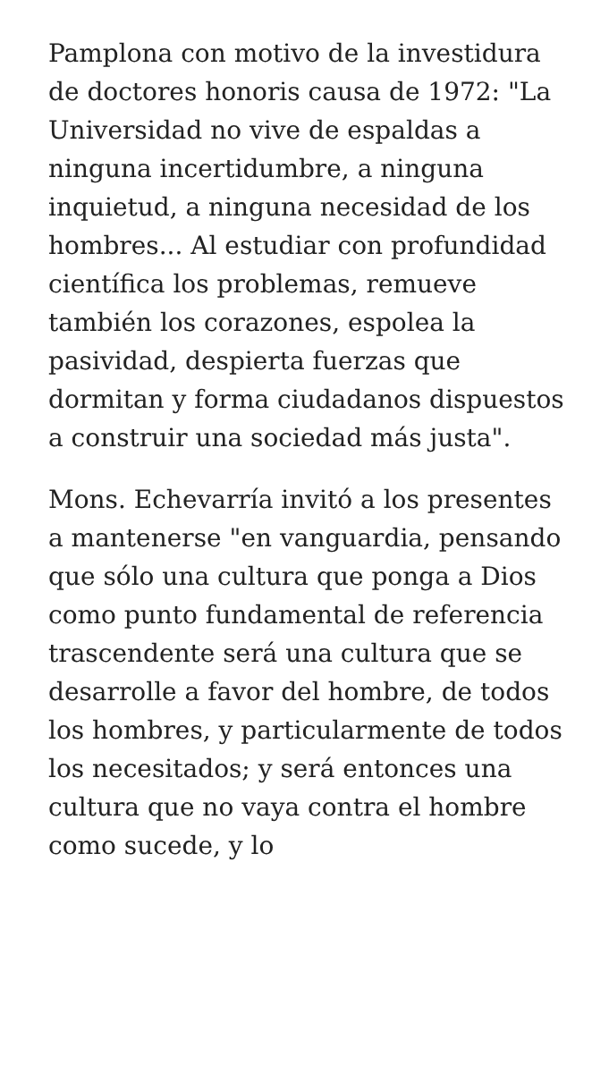Pamplona con motivo de la investidura de doctores honoris causa de 1972: "La Universidad no vive de espaldas a ninguna incertidumbre, a ninguna inquietud, a ninguna necesidad de los hombres... Al estudiar con profundidad científica los problemas, remueve también los corazones, espolea la pasividad, despierta fuerzas que dormitan y forma ciudadanos dispuestos a construir una sociedad más justa".
Mons. Echevarría invitó a los presentes a mantenerse "en vanguardia, pensando que sólo una cultura que ponga a Dios como punto fundamental de referencia trascendente será una cultura que se desarrolle a favor del hombre, de todos los hombres, y particularmente de todos los necesitados; y será entonces una cultura que no vaya contra el hombre como sucede, y lo